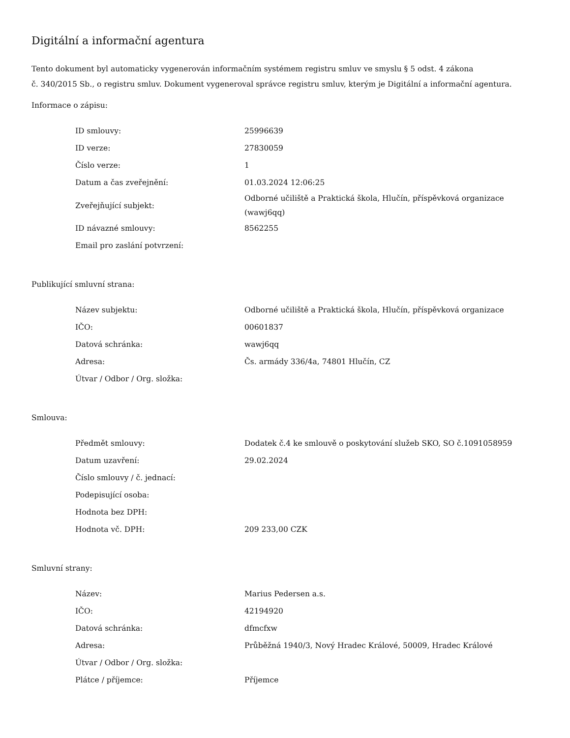Digitální a informační agentura
Tento dokument byl automaticky vygenerován informačním systémem registru smluv ve smyslu § 5 odst. 4 zákona
č. 340/2015 Sb., o registru smluv. Dokument vygeneroval správce registru smluv, kterým je Digitální a informační agentura.
Informace o zápisu:
| ID smlouvy: | 25996639 |
| ID verze: | 27830059 |
| Číslo verze: | 1 |
| Datum a čas zveřejnění: | 01.03.2024 12:06:25 |
| Zveřejňující subjekt: | Odborné učiliště a Praktická škola, Hlučín, příspěvková organizace (wawj6qq) |
| ID návazné smlouvy: | 8562255 |
| Email pro zaslání potvrzení: | |
Publikující smluvní strana:
| Název subjektu: | Odborné učiliště a Praktická škola, Hlučín, příspěvková organizace |
| IČO: | 00601837 |
| Datová schránka: | wawj6qq |
| Adresa: | Čs. armády 336/4a, 74801 Hlučín, CZ |
| Útvar / Odbor / Org. složka: | |
Smlouva:
| Předmět smlouvy: | Dodatek č.4 ke smlouvě o poskytování služeb SKO, SO č.1091058959 |
| Datum uzavření: | 29.02.2024 |
| Číslo smlouvy / č. jednací: | |
| Podepisující osoba: | |
| Hodnota bez DPH: | |
| Hodnota vč. DPH: | 209 233,00 CZK |
Smluvní strany:
| Název: | Marius Pedersen a.s. |
| IČO: | 42194920 |
| Datová schránka: | dfmcfxw |
| Adresa: | Průběžná 1940/3, Nový Hradec Králové, 50009, Hradec Králové |
| Útvar / Odbor / Org. složka: | |
| Plátce / příjemce: | Příjemce |